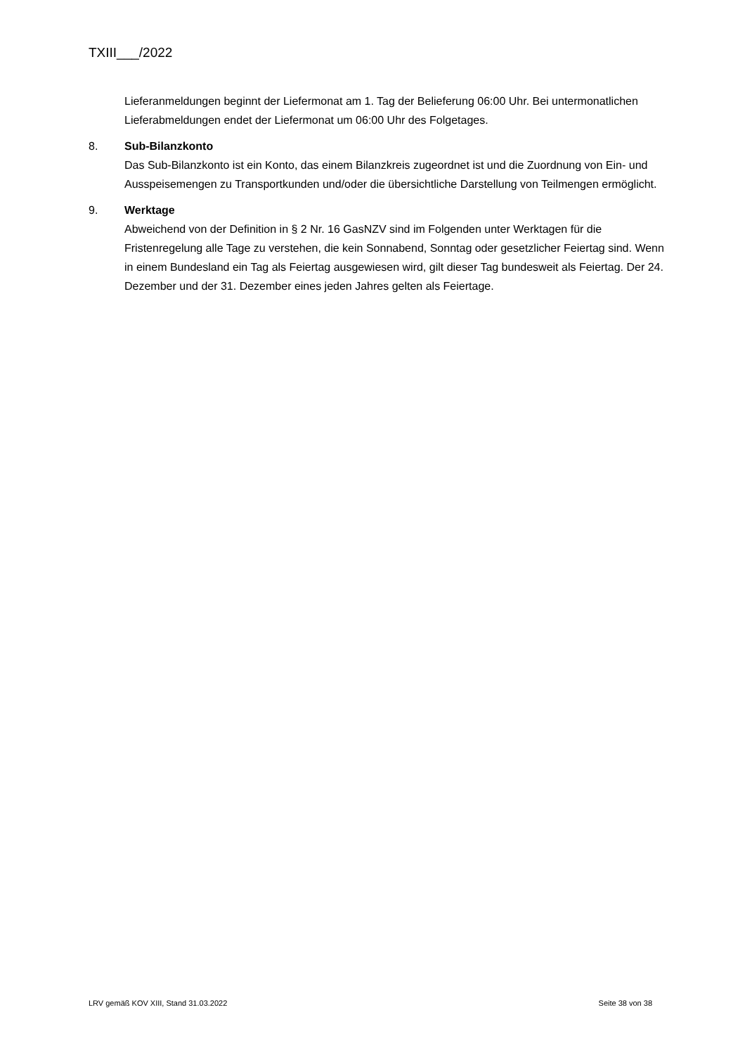TXIII___/2022
Lieferanmeldungen beginnt der Liefermonat am 1. Tag der Belieferung 06:00 Uhr. Bei untermonatlichen Lieferabmeldungen endet der Liefermonat um 06:00 Uhr des Folgetages.
8. Sub-Bilanzkonto
Das Sub-Bilanzkonto ist ein Konto, das einem Bilanzkreis zugeordnet ist und die Zuordnung von Ein- und Ausspeisemengen zu Transportkunden und/oder die übersichtliche Darstellung von Teilmengen ermöglicht.
9. Werktage
Abweichend von der Definition in § 2 Nr. 16 GasNZV sind im Folgenden unter Werktagen für die Fristenregelung alle Tage zu verstehen, die kein Sonnabend, Sonntag oder gesetzlicher Feiertag sind. Wenn in einem Bundesland ein Tag als Feiertag ausgewiesen wird, gilt dieser Tag bundesweit als Feiertag. Der 24. Dezember und der 31. Dezember eines jeden Jahres gelten als Feiertage.
LRV gemäß KOV XIII, Stand 31.03.2022 Seite 38 von 38